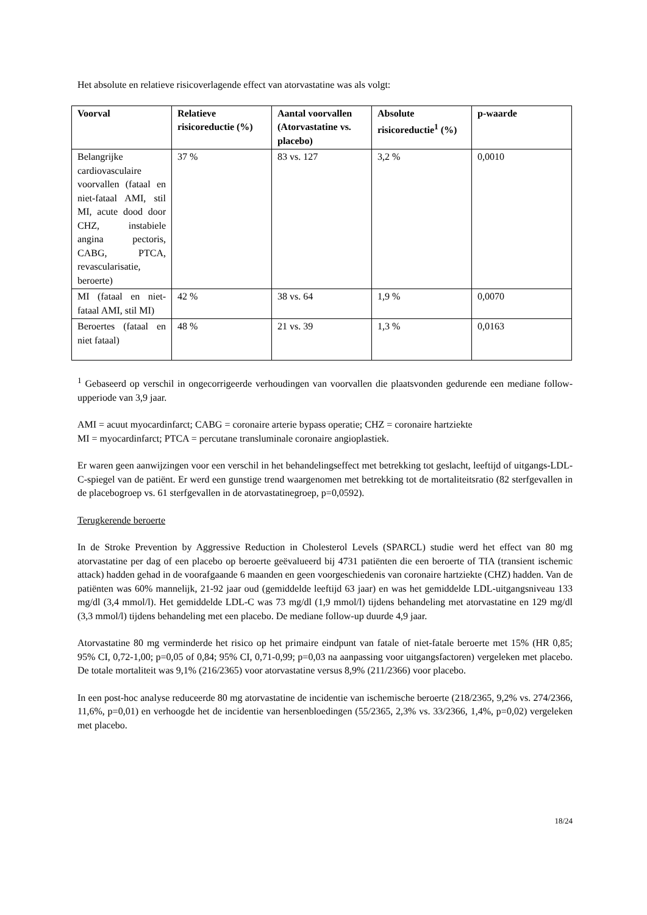Het absolute en relatieve risicoverlagende effect van atorvastatine was als volgt:
| Voorval | Relatieve risicoreductie (%) | Aantal voorvallen (Atorvastatine vs. placebo) | Absolute risicoreductie<sup>1</sup> (%) | p-waarde |
| --- | --- | --- | --- | --- |
| Belangrijke cardiovasculaire voorvallen (fataal en niet-fataal AMI, stil MI, acute dood door CHZ, instabiele angina pectoris, CABG, PTCA, revascularisatie, beroerte) | 37 % | 83 vs. 127 | 3,2 % | 0,0010 |
| MI (fataal en niet-fataal AMI, stil MI) | 42 % | 38 vs. 64 | 1,9 % | 0,0070 |
| Beroertes (fataal en niet fataal) | 48 % | 21 vs. 39 | 1,3 % | 0,0163 |
<sup>1</sup> Gebaseerd op verschil in ongecorrigeerde verhoudingen van voorvallen die plaatsvonden gedurende een mediane follow-upperiode van 3,9 jaar.
AMI = acuut myocardinfarct; CABG = coronaire arterie bypass operatie; CHZ = coronaire hartziekte
MI = myocardinfarct; PTCA = percutane transluminale coronaire angioplastiek.
Er waren geen aanwijzingen voor een verschil in het behandelingseffect met betrekking tot geslacht, leeftijd of uitgangs-LDL-C-spiegel van de patiënt. Er werd een gunstige trend waargenomen met betrekking tot de mortaliteitsratio (82 sterfgevallen in de placebogroep vs. 61 sterfgevallen in de atorvastatinegroep, p=0,0592).
Terugkerende beroerte
In de Stroke Prevention by Aggressive Reduction in Cholesterol Levels (SPARCL) studie werd het effect van 80 mg atorvastatine per dag of een placebo op beroerte geëvalueerd bij 4731 patiënten die een beroerte of TIA (transient ischemic attack) hadden gehad in de voorafgaande 6 maanden en geen voorgeschiedenis van coronaire hartziekte (CHZ) hadden. Van de patiënten was 60% mannelijk, 21-92 jaar oud (gemiddelde leeftijd 63 jaar) en was het gemiddelde LDL-uitgangsniveau 133 mg/dl (3,4 mmol/l). Het gemiddelde LDL-C was 73 mg/dl (1,9 mmol/l) tijdens behandeling met atorvastatine en 129 mg/dl (3,3 mmol/l) tijdens behandeling met een placebo. De mediane follow-up duurde 4,9 jaar.
Atorvastatine 80 mg verminderde het risico op het primaire eindpunt van fatale of niet-fatale beroerte met 15% (HR 0,85; 95% CI, 0,72-1,00; p=0,05 of 0,84; 95% CI, 0,71-0,99; p=0,03 na aanpassing voor uitgangsfactoren) vergeleken met placebo. De totale mortaliteit was 9,1% (216/2365) voor atorvastatine versus 8,9% (211/2366) voor placebo.
In een post-hoc analyse reduceerde 80 mg atorvastatine de incidentie van ischemische beroerte (218/2365, 9,2% vs. 274/2366, 11,6%, p=0,01) en verhoogde het de incidentie van hersenbloedingen (55/2365, 2,3% vs. 33/2366, 1,4%, p=0,02) vergeleken met placebo.
18/24